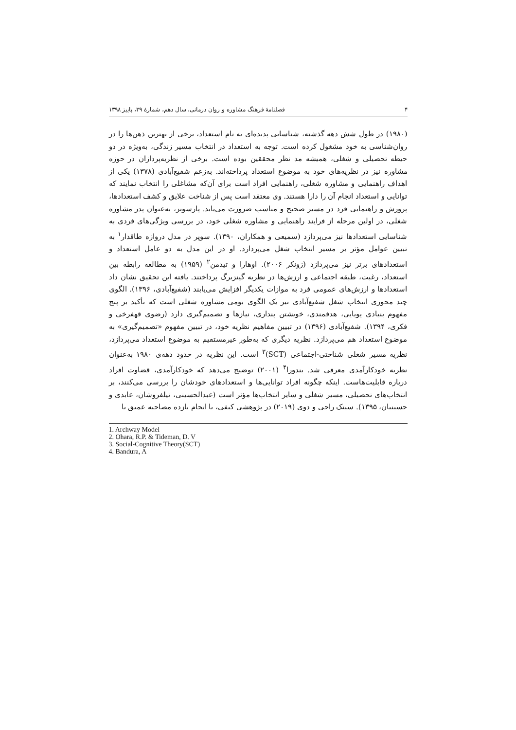۴ فصلنامهٔ فرهنگ مشاوره و روان درمانی، سال دهم، شمارهٔ ۳۹، پاییز ۱۳۹۸
(۱۹۸۰) در طول شش دهه گذشته، شناسایی پدیده‌ای به نام استعداد، برخی از بهترین ذهن‌ها را در روان‌شناسی به خود مشغول کرده است. توجه به استعداد در انتخاب مسیر زندگی، به‌ویژه در دو حیطه تحصیلی و شغلی، همیشه مد نظر محققین بوده است. برخی از نظریه‌پردازان در حوزه مشاوره نیز در نظریه‌های خود به موضوع استعداد پرداخته‌اند. به‌زعم شفیع‌آبادی (۱۳۷۸) یکی از اهداف راهنمایی و مشاوره شغلی، راهنمایی افراد است برای آن‌که مشاغلی را انتخاب نمایند که توانایی و استعداد انجام آن را دارا هستند. وی معتقد است پس از شناخت علایق و کشف استعدادها، پرورش و راهنمایی فرد در مسیر صحیح و مناسب ضرورت می‌یابد. پارسونز، به‌عنوان پدر مشاوره شغلی، در اولین مرحله از فرایند راهنمایی و مشاوره شغلی خود، در بررسی ویژگی‌های فردی به شناسایی استعدادها نیز می‌پردازد (سمیعی و همکاران، ۱۳۹۰). سوپر در مدل دروازه طاقدار<sup>۱</sup> به تبیین عوامل مؤثر بر مسیر انتخاب شغل می‌پردازد. او در این مدل به دو عامل استعداد و استعدادهای برتر نیز می‌پردازد (زونکر ۲۰۰۶). اوهارا و تیدمن<sup>۲</sup> (۱۹۵۹) به مطالعه رابطه بین استعداد، رغبت، طبقه اجتماعی و ارزش‌ها در نظریه گینزبرگ پرداختند. یافته این تحقیق نشان داد استعدادها و ارزش‌های عمومی فرد به موازات یکدیگر افزایش می‌یابند (شفیع‌آبادی، ۱۳۹۶). الگوی چند محوری انتخاب شغل شفیع‌آبادی نیز یک الگوی بومی مشاوره شغلی است که تأکید بر پنج مفهوم بنیادی پویایی، هدفمندی، خویشتن پنداری، نیازها و تصمیم‌گیری دارد (رضوی قهفرخی و فکری، ۱۳۹۴). شفیع‌آبادی (۱۳۹۶) در تبیین مفاهیم نظریه خود، در تبیین مفهوم «تصمیم‌گیری» به موضوع استعداد هم می‌پردازد. نظریه دیگری که به‌طور غیرمستقیم به موضوع استعداد می‌پردازد، نظریه مسیر شغلی شناختی-اجتماعی (SCT)<sup>۳</sup> است. این نظریه در حدود دهه‌ی ۱۹۸۰ به‌عنوان نظریه خودکارآمدی معرفی شد. بندورا<sup>۴</sup> (۲۰۰۱) توضیح می‌دهد که خودکارآمدی، قضاوت افراد درباره قابلیت‌هاست. اینکه چگونه افراد توانایی‌ها و استعدادهای خودشان را بررسی می‌کنند، بر انتخاب‌های تحصیلی، مسیر شغلی و سایر انتخاب‌ها مؤثر است (عبدالحسینی، نیلفروشان، عابدی و حسینیان، ۱۳۹۵). سینک راجی و دوی (۲۰۱۹) در پژوهشی کیفی، با انجام یازده مصاحبه عمیق با
1. Archway Model
2. Ohara, R.P. & Tideman, D. V
3. Social-Cognitive Theory(SCT)
4. Bandura, A